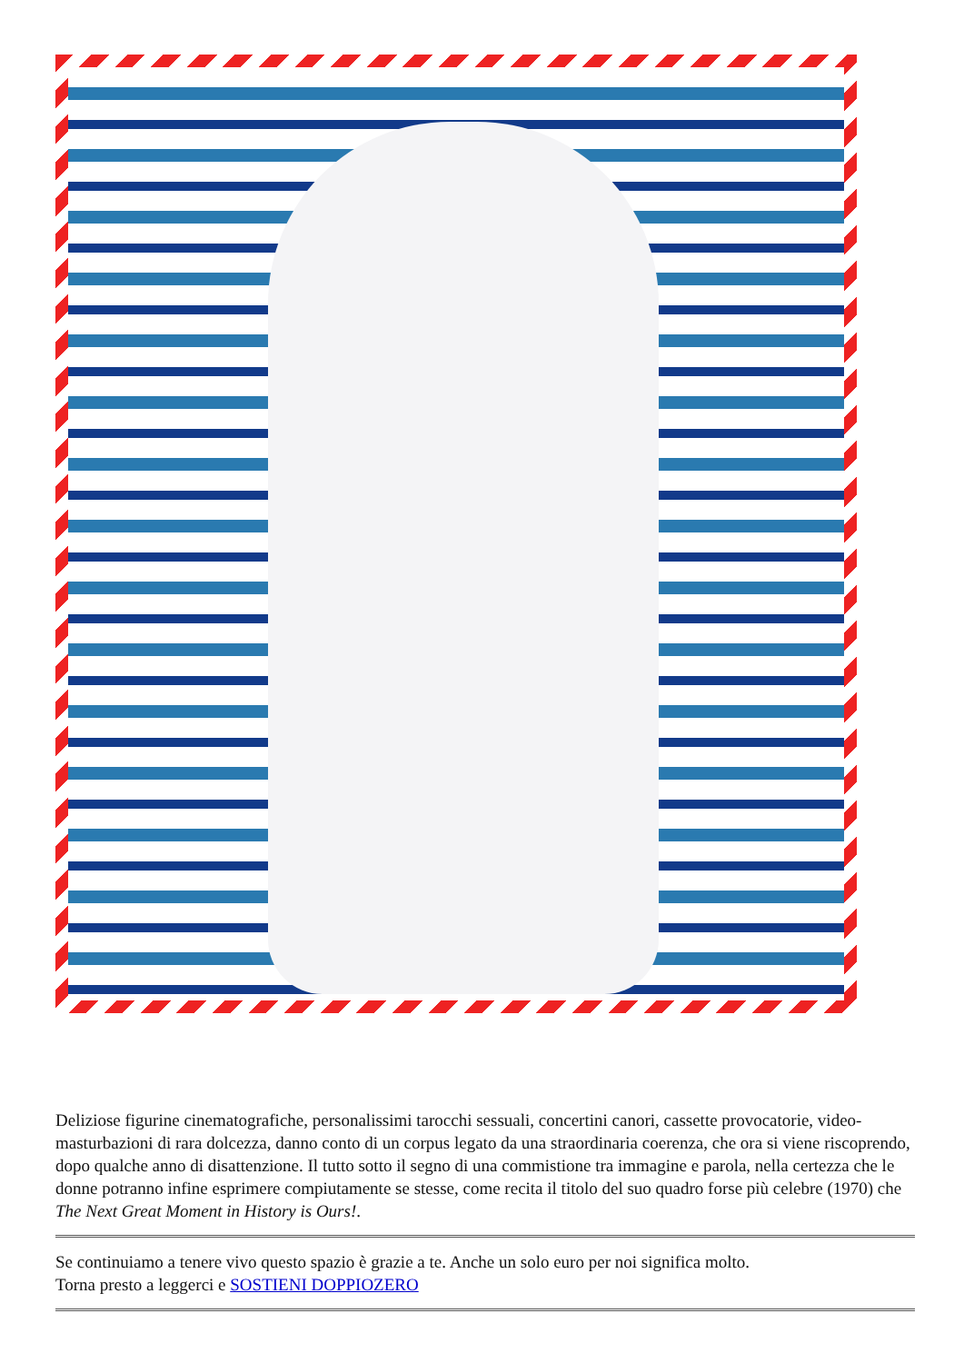Deliziose figurine cinematografiche, personalissimi tarocchi sessuali, concertini canori, cassette provocatorie, video-masturbazioni di rara dolcezza, danno conto di un corpus legato da una straordinaria coerenza, che ora si viene riscoprendo, dopo qualche anno di disattenzione. Il tutto sotto il segno di una commistione tra immagine e parola, nella certezza che le donne potranno infine esprimere compiutamente se stesse, come recita il titolo del suo quadro forse più celebre (1970) che The Next Great Moment in History is Ours!.
Se continuiamo a tenere vivo questo spazio è grazie a te. Anche un solo euro per noi significa molto.
Torna presto a leggerci e SOSTIENI DOPPIOZERO